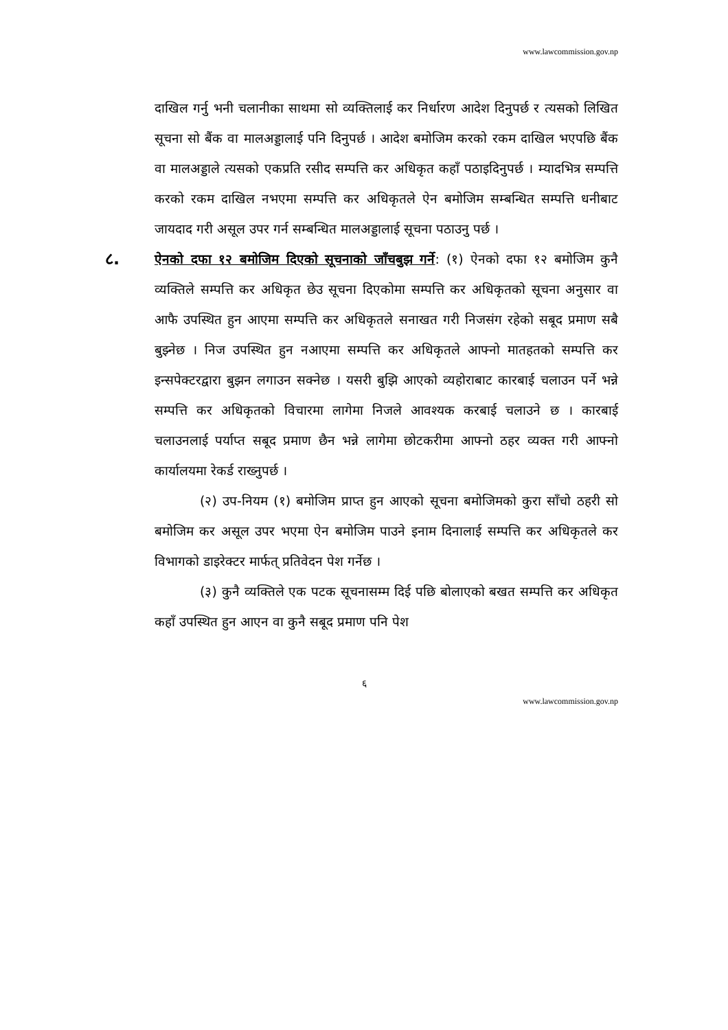www.lawcommission.gov.np
दाखिल गर्नु भनी चलानीका साथमा सो व्यक्तिलाई कर निर्धारण आदेश दिनुपर्छ र त्यसको लिखित सूचना सो बैंक वा मालअड्डालाई पनि दिनुपर्छ । आदेश बमोजिम करको रकम दाखिल भएपछि बैंक वा मालअड्डाले त्यसको एकप्रति रसीद सम्पत्ति कर अधिकृत कहाँ पठाइदिनुपर्छ । म्यादभित्र सम्पत्ति करको रकम दाखिल नभएमा सम्पत्ति कर अधिकृतले ऐन बमोजिम सम्बन्धित सम्पत्ति धनीबाट जायदाद गरी असूल उपर गर्न सम्बन्धित मालअड्डालाई सूचना पठाउनु पर्छ ।
८.
ऐनको दफा १२ बमोजिम दिएको सूचनाको जाँचबुझ गर्ने: (१) ऐनको दफा १२ बमोजिम कुनै व्यक्तिले सम्पत्ति कर अधिकृत छेउ सूचना दिएकोमा सम्पत्ति कर अधिकृतको सूचना अनुसार वा आफै उपस्थित हुन आएमा सम्पत्ति कर अधिकृतले सनाखत गरी निजसंग रहेको सबूद प्रमाण सबै बुझ्नेछ । निज उपस्थित हुन नआएमा सम्पत्ति कर अधिकृतले आफ्नो मातहतको सम्पत्ति कर इन्सपेक्टरद्वारा बुझन लगाउन सक्नेछ । यसरी बुझि आएको व्यहोराबाट कारबाई चलाउन पर्ने भन्ने सम्पत्ति कर अधिकृतको विचारमा लागेमा निजले आवश्यक करबाई चलाउने छ । कारबाई चलाउनलाई पर्याप्त सबूद प्रमाण छैन भन्ने लागेमा छोटकरीमा आफ्नो ठहर व्यक्त गरी आफ्नो कार्यालयमा रेकर्ड राख्नुपर्छ ।
(२) उप-नियम (१) बमोजिम प्राप्त हुन आएको सूचना बमोजिमको कुरा साँचो ठहरी सो बमोजिम कर असूल उपर भएमा ऐन बमोजिम पाउने इनाम दिनालाई सम्पत्ति कर अधिकृतले कर विभागको डाइरेक्टर मार्फत् प्रतिवेदन पेश गर्नेछ ।
(३) कुनै व्यक्तिले एक पटक सूचनासम्म दिई पछि बोलाएको बखत सम्पत्ति कर अधिकृत कहाँ उपस्थित हुन आएन वा कुनै सबूद प्रमाण पनि पेश
६
www.lawcommission.gov.np